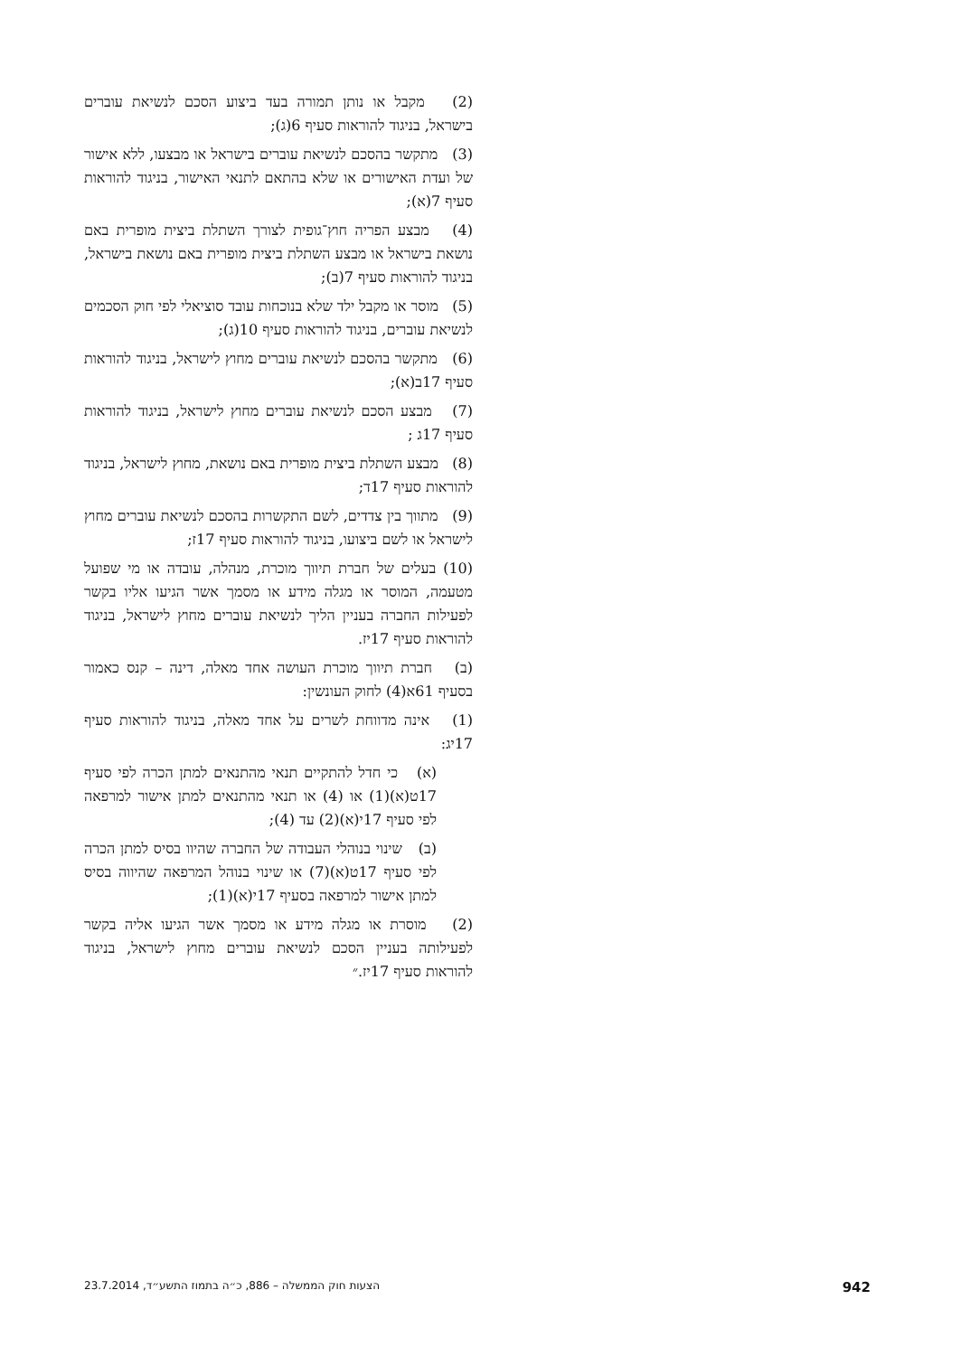(2) מקבל או נותן תמורה בעד ביצוע הסכם לנשיאת עוברים בישראל, בניגוד להוראות סעיף 6(ג);
(3) מתקשר בהסכם לנשיאת עוברים בישראל או מבצעו, ללא אישור של ועדת האישורים או שלא בהתאם לתנאי האישור, בניגוד להוראות סעיף 7(א);
(4) מבצע הפריה חוץ־גופית לצורך השתלת ביצית מופרית באם נושאת בישראל או מבצע השתלת ביצית מופרית באם נושאת בישראל, בניגוד להוראות סעיף 7(ב);
(5) מוסר או מקבל ילד שלא בנוכחות עובד סוציאלי לפי חוק הסכמים לנשיאת עוברים, בניגוד להוראות סעיף 10(ג);
(6) מתקשר בהסכם לנשיאת עוברים מחוץ לישראל, בניגוד להוראות סעיף 17ב(א);
(7) מבצע הסכם לנשיאת עוברים מחוץ לישראל, בניגוד להוראות סעיף 17ג ;
(8) מבצע השתלת ביצית מופרית באם נושאת, מחוץ לישראל, בניגוד להוראות סעיף 17ד;
(9) מתווך בין צדדים, לשם התקשרות בהסכם לנשיאת עוברים מחוץ לישראל או לשם ביצועו, בניגוד להוראות סעיף 17ז;
(10) בעלים של חברת תיווך מוכרת, מנהלה, עובדה או מי שפועל מטעמה, המוסר או מגלה מידע או מסמך אשר הגיעו אליו בקשר לפעילות החברה בעניין הליך לנשיאת עוברים מחוץ לישראל, בניגוד להוראות סעיף 17יז.
(ב) חברת תיווך מוכרת העושה אחד מאלה, דינה – קנס כאמור בסעיף 61א(4) לחוק העונשין:
(1) אינה מדווחת לשרים על אחד מאלה, בניגוד להוראות סעיף 17יג:
(א) כי חדל להתקיים תנאי מהתנאים למתן הכרה לפי סעיף 17ט(א)(1) או (4) או תנאי מהתנאים למתן אישור למרפאה לפי סעיף 17י(א)(2) עד (4);
(ב) שינוי בנוהלי העבודה של החברה שהיוו בסיס למתן הכרה לפי סעיף 17ט(א)(7) או שינוי בנוהל המרפאה שהיווה בסיס למתן אישור למרפאה בסעיף 17י(א)(1);
(2) מוסרת או מגלה מידע או מסמך אשר הגיעו אליה בקשר לפעילותה בעניין הסכם לנשיאת עוברים מחוץ לישראל, בניגוד להוראות סעיף 17יז.״
942 הצעות חוק הממשלה – 886, כ״ה בתמוז התשע״ד, 23.7.2014